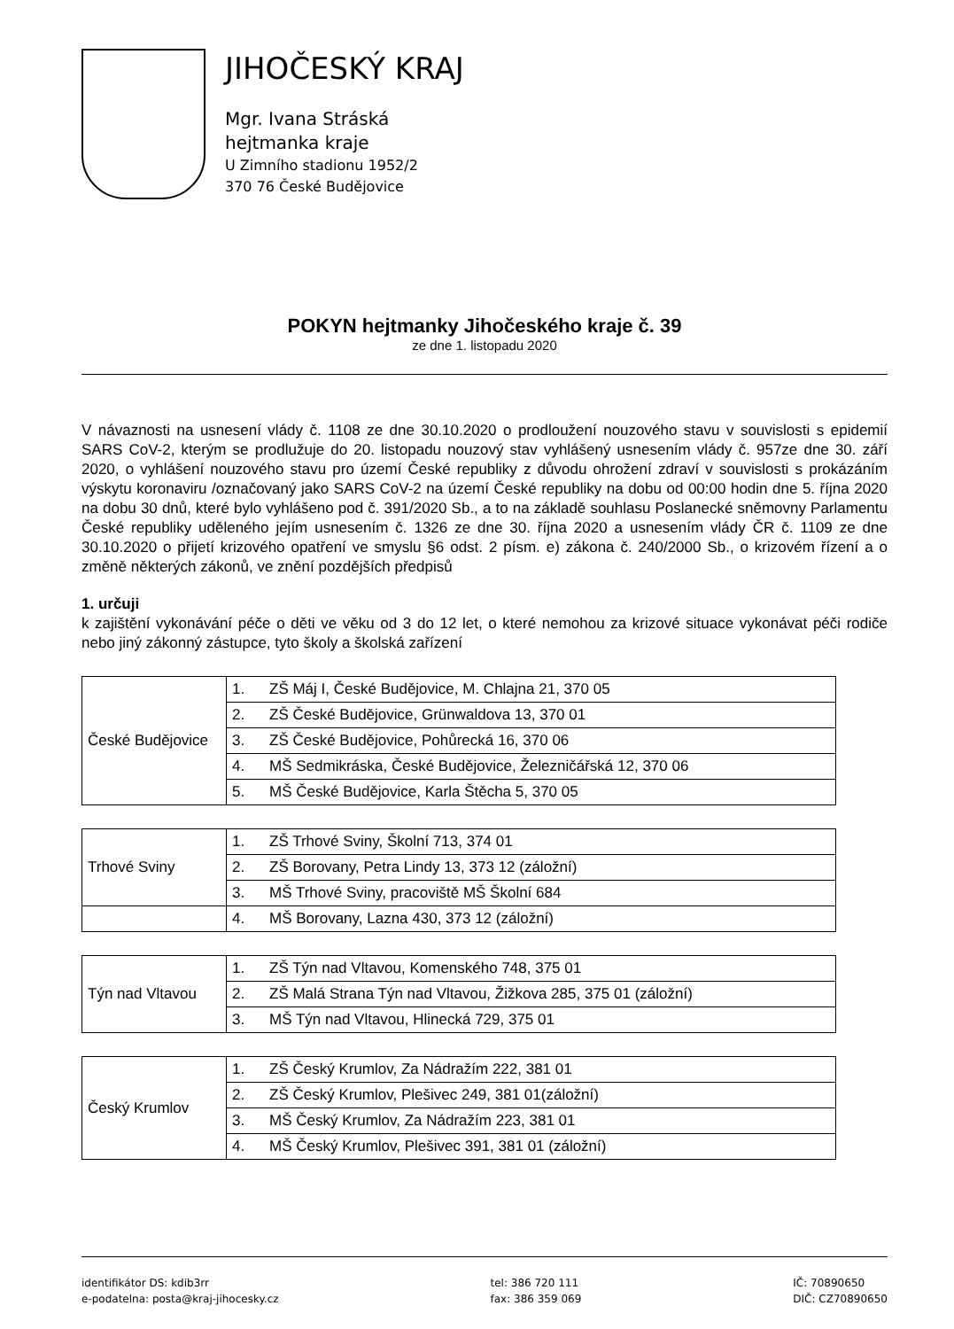JIHOČESKÝ KRAJ
Mgr. Ivana Stráská
hejtmanka kraje
U Zimního stadionu 1952/2
370 76 České Budějovice
POKYN hejtmanky Jihočeského kraje č. 39
ze dne 1. listopadu 2020
V návaznosti na usnesení vlády č. 1108 ze dne 30.10.2020 o prodloužení nouzového stavu v souvislosti s epidemií SARS CoV-2, kterým se prodlužuje do 20. listopadu nouzový stav vyhlášený usnesením vlády č. 957ze dne 30. září 2020, o vyhlášení nouzového stavu pro území České republiky z důvodu ohrožení zdraví v souvislosti s prokázáním výskytu koronaviru /označovaný jako SARS CoV-2 na území České republiky na dobu od 00:00 hodin dne 5. října 2020 na dobu 30 dnů, které bylo vyhlášeno pod č. 391/2020 Sb., a to na základě souhlasu Poslanecké sněmovny Parlamentu České republiky uděleného jejím usnesením č. 1326 ze dne 30. října 2020 a usnesením vlády ČR č. 1109 ze dne 30.10.2020 o přijetí krizového opatření ve smyslu §6 odst. 2 písm. e) zákona č. 240/2000 Sb., o krizovém řízení a o změně některých zákonů, ve znění pozdějších předpisů
1. určuji
k zajištění vykonávání péče o děti ve věku od 3 do 12 let, o které nemohou za krizové situace vykonávat péči rodiče nebo jiný zákonný zástupce, tyto školy a školská zařízení
| České Budějovice | 1. | ZŠ Máj I, České Budějovice, M. Chlajna 21, 370 05 |
| | 2. | ZŠ České Budějovice, Grünwaldova 13, 370 01 |
| | 3. | ZŠ České Budějovice, Pohůrecká 16, 370 06 |
| | 4. | MŠ Sedmikráska, České Budějovice, Železničářská 12, 370 06 |
| | 5. | MŠ České Budějovice, Karla Štěcha 5, 370 05 |
| Trhové Sviny | 1. | ZŠ Trhové Sviny, Školní 713, 374 01 |
| | 2. | ZŠ Borovany, Petra Lindy 13, 373 12 (záložní) |
| | 3. | MŠ Trhové Sviny, pracoviště MŠ Školní 684 |
| | 4. | MŠ Borovany, Lazna 430, 373 12 (záložní) |
| Týn nad Vltavou | 1. | ZŠ Týn nad Vltavou, Komenského 748, 375 01 |
| | 2. | ZŠ Malá Strana Týn nad Vltavou, Žižkova 285, 375 01 (záložní) |
| | 3. | MŠ Týn nad Vltavou, Hlinecká 729, 375 01 |
| Český Krumlov | 1. | ZŠ Český Krumlov, Za Nádražím 222, 381 01 |
| | 2. | ZŠ Český Krumlov, Plešivec 249, 381 01(záložní) |
| | 3. | MŠ Český Krumlov, Za Nádražím 223, 381 01 |
| | 4. | MŠ Český Krumlov, Plešivec 391, 381 01 (záložní) |
identifikátor DS: kdib3rr
e-podatelna: posta@kraj-jihocesky.cz
tel: 386 720 111
fax: 386 359 069
IČ: 70890650
DIČ: CZ70890650